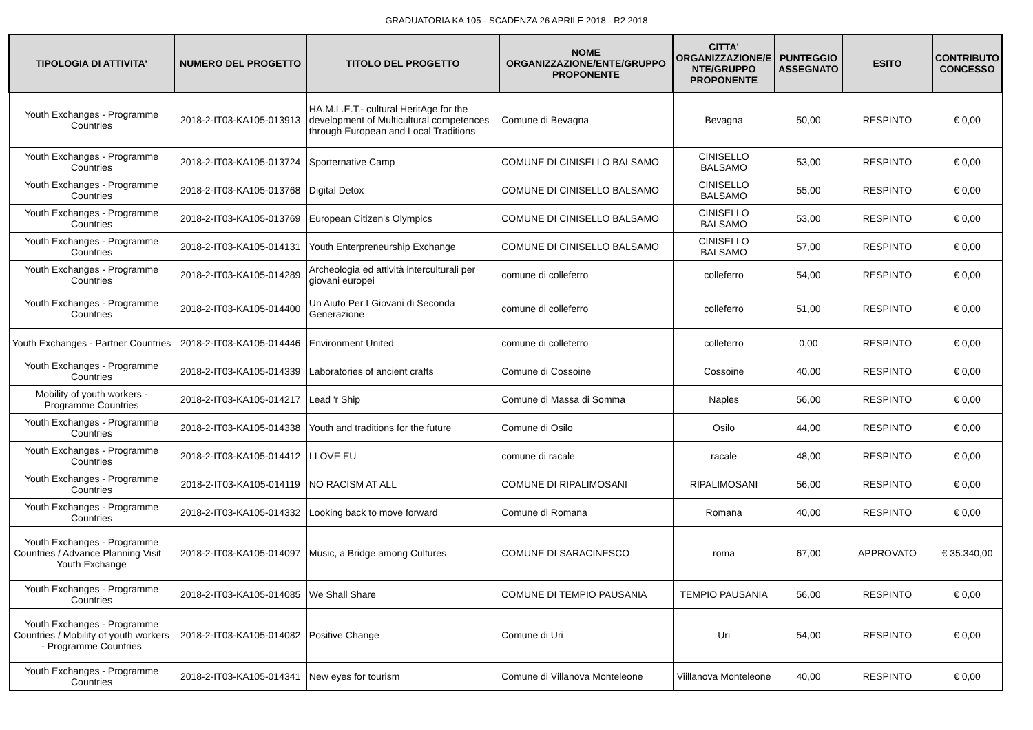GRADUATORIA KA 105 - SCADENZA 26 APRILE 2018 - R2 2018
| TIPOLOGIA DI ATTIVITA' | NUMERO DEL PROGETTO | TITOLO DEL PROGETTO | NOME ORGANIZZAZIONE/ENTE/GRUPPO PROPONENTE | CITTA' ORGANIZZAZIONE/E NTE/GRUPPO PROPONENTE | PUNTEGGIO ASSEGNATO | ESITO | CONTRIBUTO CONCESSO |
| --- | --- | --- | --- | --- | --- | --- | --- |
| Youth Exchanges - Programme Countries | 2018-2-IT03-KA105-013913 | HA.M.L.E.T.- cultural HeritAge for the development of Multicultural competences through European and Local Traditions | Comune di Bevagna | Bevagna | 50,00 | RESPINTO | € 0,00 |
| Youth Exchanges - Programme Countries | 2018-2-IT03-KA105-013724 | Sporternative Camp | COMUNE DI CINISELLO BALSAMO | CINISELLO BALSAMO | 53,00 | RESPINTO | € 0,00 |
| Youth Exchanges - Programme Countries | 2018-2-IT03-KA105-013768 | Digital Detox | COMUNE DI CINISELLO BALSAMO | CINISELLO BALSAMO | 55,00 | RESPINTO | € 0,00 |
| Youth Exchanges - Programme Countries | 2018-2-IT03-KA105-013769 | European Citizen's Olympics | COMUNE DI CINISELLO BALSAMO | CINISELLO BALSAMO | 53,00 | RESPINTO | € 0,00 |
| Youth Exchanges - Programme Countries | 2018-2-IT03-KA105-014131 | Youth Enterpreneurship Exchange | COMUNE DI CINISELLO BALSAMO | CINISELLO BALSAMO | 57,00 | RESPINTO | € 0,00 |
| Youth Exchanges - Programme Countries | 2018-2-IT03-KA105-014289 | Archeologia ed attività interculturali per giovani europei | comune di colleferro | colleferro | 54,00 | RESPINTO | € 0,00 |
| Youth Exchanges - Programme Countries | 2018-2-IT03-KA105-014400 | Un Aiuto Per I Giovani di Seconda Generazione | comune di colleferro | colleferro | 51,00 | RESPINTO | € 0,00 |
| Youth Exchanges - Partner Countries | 2018-2-IT03-KA105-014446 | Environment United | comune di colleferro | colleferro | 0,00 | RESPINTO | € 0,00 |
| Youth Exchanges - Programme Countries | 2018-2-IT03-KA105-014339 | Laboratories of ancient crafts | Comune di Cossoine | Cossoine | 40,00 | RESPINTO | € 0,00 |
| Mobility of youth workers - Programme Countries | 2018-2-IT03-KA105-014217 | Lead 'r Ship | Comune di Massa di Somma | Naples | 56,00 | RESPINTO | € 0,00 |
| Youth Exchanges - Programme Countries | 2018-2-IT03-KA105-014338 | Youth and traditions for the future | Comune di Osilo | Osilo | 44,00 | RESPINTO | € 0,00 |
| Youth Exchanges - Programme Countries | 2018-2-IT03-KA105-014412 | I LOVE EU | comune di racale | racale | 48,00 | RESPINTO | € 0,00 |
| Youth Exchanges - Programme Countries | 2018-2-IT03-KA105-014119 | NO RACISM AT ALL | COMUNE DI RIPALIMOSANI | RIPALIMOSANI | 56,00 | RESPINTO | € 0,00 |
| Youth Exchanges - Programme Countries | 2018-2-IT03-KA105-014332 | Looking back to move forward | Comune di Romana | Romana | 40,00 | RESPINTO | € 0,00 |
| Youth Exchanges - Programme Countries / Advance Planning Visit – Youth Exchange | 2018-2-IT03-KA105-014097 | Music, a Bridge among Cultures | COMUNE DI SARACINESCO | roma | 67,00 | APPROVATO | € 35.340,00 |
| Youth Exchanges - Programme Countries | 2018-2-IT03-KA105-014085 | We Shall Share | COMUNE DI TEMPIO PAUSANIA | TEMPIO PAUSANIA | 56,00 | RESPINTO | € 0,00 |
| Youth Exchanges - Programme Countries / Mobility of youth workers - Programme Countries | 2018-2-IT03-KA105-014082 | Positive Change | Comune di Uri | Uri | 54,00 | RESPINTO | € 0,00 |
| Youth Exchanges - Programme Countries | 2018-2-IT03-KA105-014341 | New eyes for tourism | Comune di Villanova Monteleone | Viillanova Monteleone | 40,00 | RESPINTO | € 0,00 |